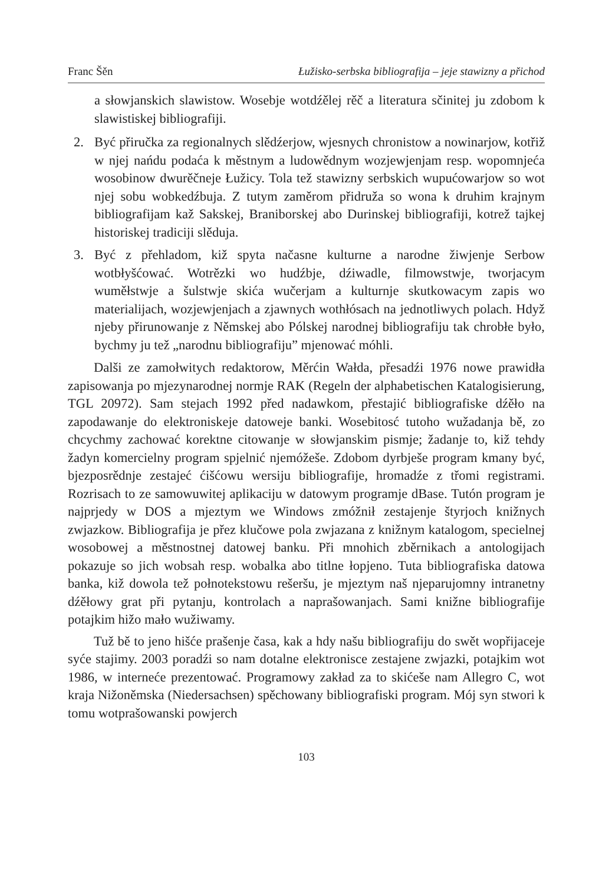Franc Šěn Łužisko-serbska bibliografija – jeje stawizny a přichod
a słowjanskich slawistow. Wosebje wotdźělej rěč a literatura sčinitej ju zdobom k slawistiskej bibliografiji.
2. Być přiručka za regionalnych slědźerjow, wjesnych chronistow a nowinarjow, kotřiž w njej nańdu podaća k městnym a ludowědnym wozjewjenjam resp. wopomnjeća wosobinow dwurěčneje Łužicy. Tola tež stawizny serbskich wupućowarjow so wot njej sobu wobkedźbuja. Z tutym zaměrom přidruža so wona k druhim krajnym bibliografijam kaž Sakskej, Braniborskej abo Durinskej bibliografiji, kotrež tajkej historiskej tradiciji slěduja.
3. Być z přehladom, kiž spyta načasne kulturne a narodne žiwjenje Serbow wotbłyšćować. Wotrězki wo hudźbje, dźiwadle, filmowstwje, tworjacym wuměłstwje a šulstwje skića wučerjam a kulturnje skutkowacym zapis wo materialijach, wozjewjenjach a zjawnych wothłósach na jednotliwych polach. Hdyž njeby přirunowanje z Němskej abo Pólskej narodnej bibliografiju tak chrobłe było, bychmy ju tež „narodnu bibliografiju” mjenować móhli.
Dalši ze zamołwitych redaktorow, Měrćin Wałda, přesadźi 1976 nowe prawidła zapisowanja po mjezynarodnej normje RAK (Regeln der alphabetischen Katalogisierung, TGL 20972). Sam stejach 1992 před nadawkom, přestajić bibliografiske dźěło na zapodawanje do elektroniskeje datoweje banki. Wosebitosć tutoho wužadanja bě, zo chcychmy zachować korektne citowanje w słowjanskim pismje; žadanje to, kiž tehdy žadyn komercielny program spjelnić njemóžeše. Zdobom dyrbješe program kmany być, bjezposrědnje zestajeć ćišćowu wersiju bibliografije, hromadźe z třomi registrami. Rozrisach to ze samowuwitej aplikaciju w datowym programje dBase. Tutón program je najprjedy w DOS a mjeztym we Windows zmóžnił zestajenje štyrjoch knižnych zwjazkow. Bibliografija je přez klučowe pola zwjazana z knižnym katalogom, specielnej wosobowej a městnostnej datowej banku. Při mnohich zběrnikach a antologijach pokazuje so jich wobsah resp. wobalka abo titlne łopjeno. Tuta bibliografiska datowa banka, kiž dowola tež połnotekstowu rešeršu, je mjeztym naš njeparujomny intranetny dźěłowy grat při pytanju, kontrolach a naprašowanjach. Sami knižne bibliografije potajkim hižo mało wužiwamy.
Tuž bě to jeno hišće prašenje časa, kak a hdy našu bibliografiju do swět wopřijaceje syće stajimy. 2003 poradźi so nam dotalne elektronisce zestajene zwjazki, potajkim wot 1986, w interneće prezentować. Programowy zakład za to skićeše nam Allegro C, wot kraja Nižoněmska (Niedersachsen) spěchowany bibliografiski program. Mój syn stwori k tomu wotprašowanski powjerch
103